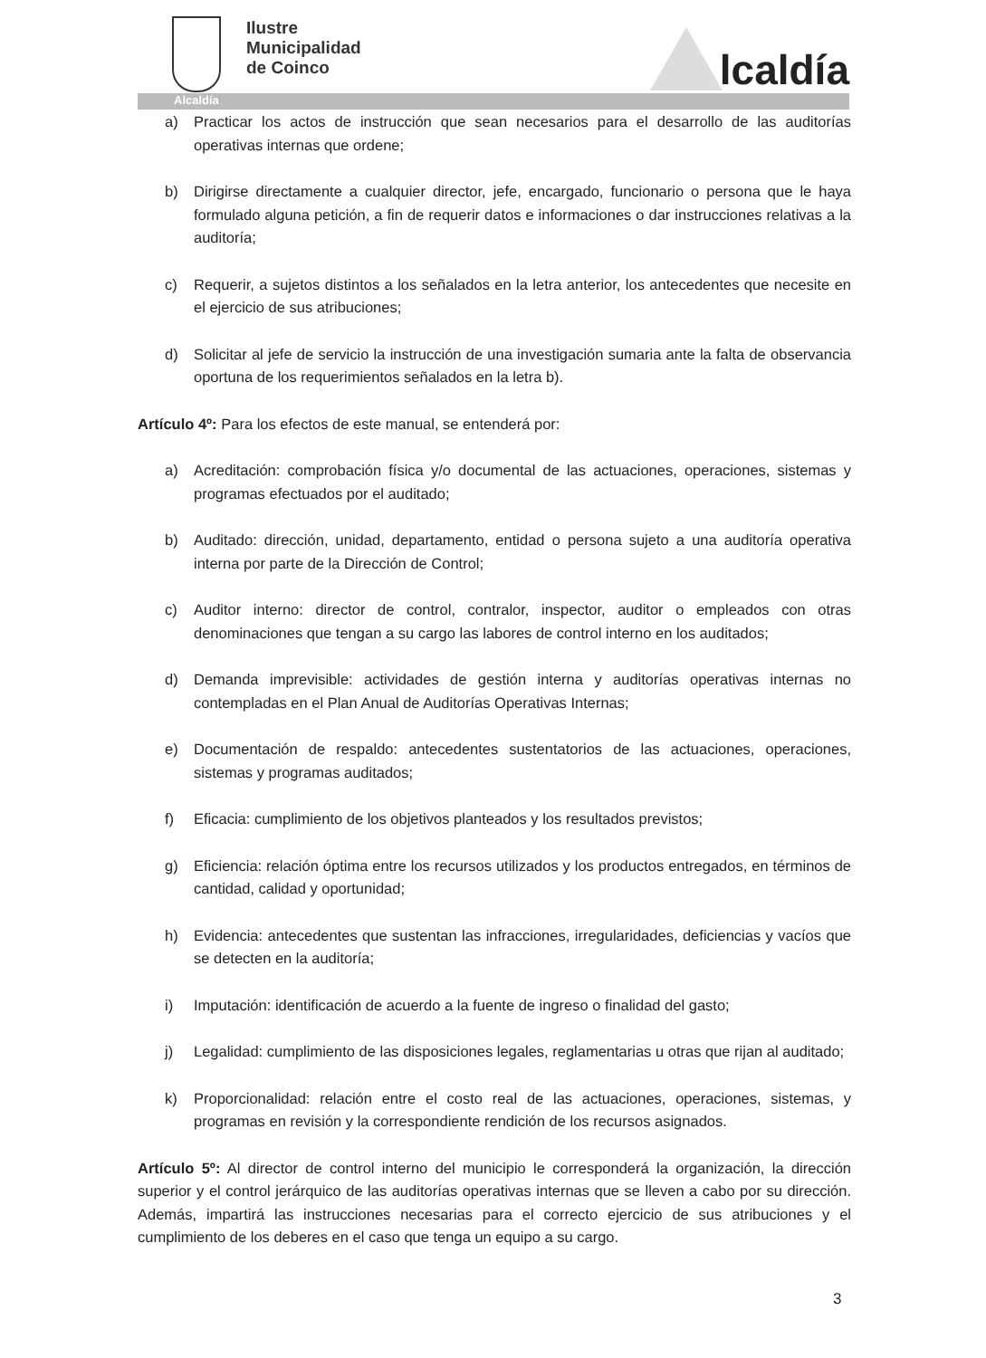Ilustre
Municipalidad
de Coinco
lcaldía
Alcaldía
a) Practicar los actos de instrucción que sean necesarios para el desarrollo de las auditorías operativas internas que ordene;
b) Dirigirse directamente a cualquier director, jefe, encargado, funcionario o persona que le haya formulado alguna petición, a fin de requerir datos e informaciones o dar instrucciones relativas a la auditoría;
c) Requerir, a sujetos distintos a los señalados en la letra anterior, los antecedentes que necesite en el ejercicio de sus atribuciones;
d) Solicitar al jefe de servicio la instrucción de una investigación sumaria ante la falta de observancia oportuna de los requerimientos señalados en la letra b).
Artículo 4º: Para los efectos de este manual, se entenderá por:
a) Acreditación: comprobación física y/o documental de las actuaciones, operaciones, sistemas y programas efectuados por el auditado;
b) Auditado: dirección, unidad, departamento, entidad o persona sujeto a una auditoría operativa interna por parte de la Dirección de Control;
c) Auditor interno: director de control, contralor, inspector, auditor o empleados con otras denominaciones que tengan a su cargo las labores de control interno en los auditados;
d) Demanda imprevisible: actividades de gestión interna y auditorías operativas internas no contempladas en el Plan Anual de Auditorías Operativas Internas;
e) Documentación de respaldo: antecedentes sustentatorios de las actuaciones, operaciones, sistemas y programas auditados;
f) Eficacia: cumplimiento de los objetivos planteados y los resultados previstos;
g) Eficiencia: relación óptima entre los recursos utilizados y los productos entregados, en términos de cantidad, calidad y oportunidad;
h) Evidencia: antecedentes que sustentan las infracciones, irregularidades, deficiencias y vacíos que se detecten en la auditoría;
i) Imputación: identificación de acuerdo a la fuente de ingreso o finalidad del gasto;
j) Legalidad: cumplimiento de las disposiciones legales, reglamentarias u otras que rijan al auditado;
k) Proporcionalidad: relación entre el costo real de las actuaciones, operaciones, sistemas, y programas en revisión y la correspondiente rendición de los recursos asignados.
Artículo 5º: Al director de control interno del municipio le corresponderá la organización, la dirección superior y el control jerárquico de las auditorías operativas internas que se lleven a cabo por su dirección. Además, impartirá las instrucciones necesarias para el correcto ejercicio de sus atribuciones y el cumplimiento de los deberes en el caso que tenga un equipo a su cargo.
3